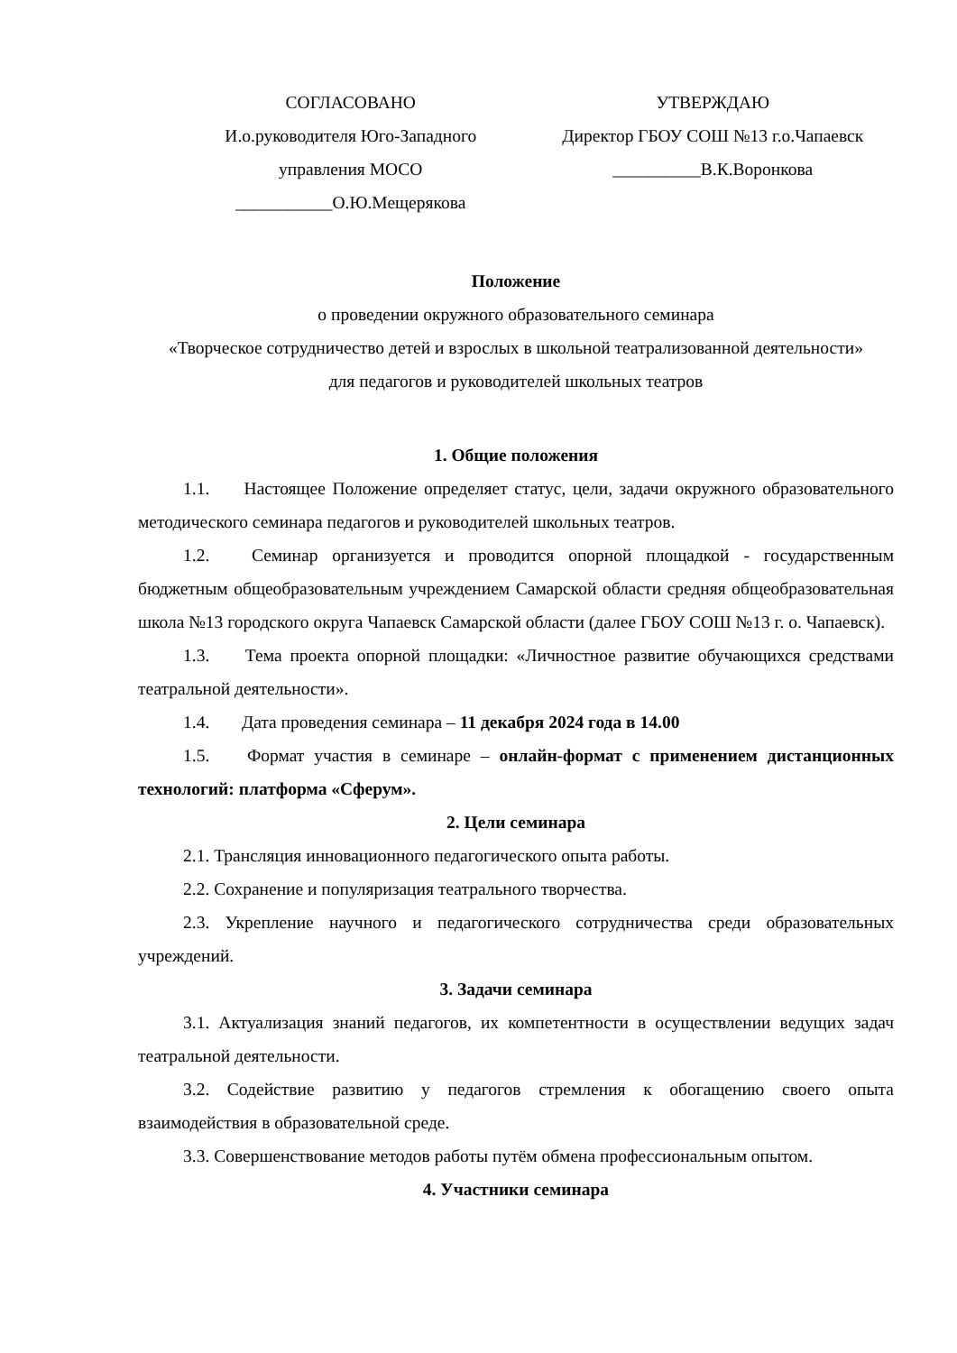СОГЛАСОВАНО
И.о.руководителя Юго-Западного
управления МОСО
___________О.Ю.Мещерякова
УТВЕРЖДАЮ
Директор ГБОУ СОШ №13 г.о.Чапаевск
__________В.К.Воронкова
Положение
о проведении окружного образовательного семинара
«Творческое сотрудничество детей и взрослых в школьной театрализованной деятельности»
для педагогов и руководителей школьных театров
1. Общие положения
1.1. Настоящее Положение определяет статус, цели, задачи окружного образовательного методического семинара педагогов и руководителей школьных театров.
1.2. Семинар организуется и проводится опорной площадкой - государственным бюджетным общеобразовательным учреждением Самарской области средняя общеобразовательная школа №13 городского округа Чапаевск Самарской области (далее ГБОУ СОШ №13 г. о. Чапаевск).
1.3. Тема проекта опорной площадки: «Личностное развитие обучающихся средствами театральной деятельности».
1.4. Дата проведения семинара – 11 декабря 2024 года в 14.00
1.5. Формат участия в семинаре – онлайн-формат с применением дистанционных технологий: платформа «Сферум».
2. Цели семинара
2.1. Трансляция инновационного педагогического опыта работы.
2.2. Сохранение и популяризация театрального творчества.
2.3. Укрепление научного и педагогического сотрудничества среди образовательных учреждений.
3. Задачи семинара
3.1. Актуализация знаний педагогов, их компетентности в осуществлении ведущих задач театральной деятельности.
3.2. Содействие развитию у педагогов стремления к обогащению своего опыта взаимодействия в образовательной среде.
3.3. Совершенствование методов работы путём обмена профессиональным опытом.
4. Участники семинара